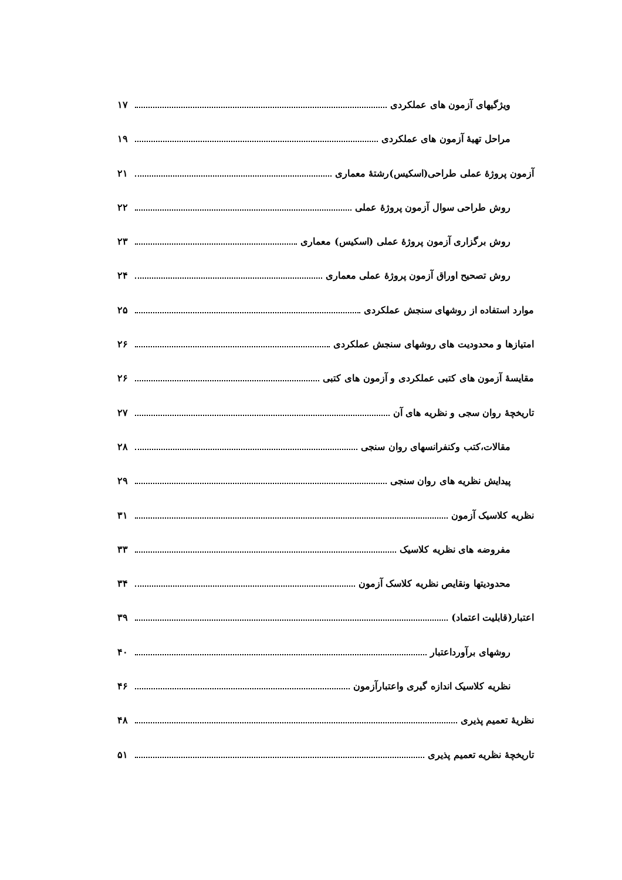ویژگیهای آزمون های عملکردی ۱۷
مراحل تهیهٔ آزمون های عملکردی ۱۹
آزمون پروژهٔ عملی طراحی(اسکیس)رشتهٔ معماری ۲۱
روش طراحی سوال آزمون پروژهٔ عملی ۲۲
روش برگزاری آزمون پروژهٔ عملی (اسکیس) معماری ۲۳
روش تصحیح اوراق آزمون پروژهٔ عملی معماری ۲۴
موارد استفاده از روشهای سنجش عملکردی ۲۵
امتیازها و محدودیت های روشهای سنجش عملکردی ۲۶
مقایسهٔ آزمون های کتبی عملکردی و آزمون های کتبی ۲۶
تاریخچهٔ روان سجی و نظریه های آن ۲۷
مقالات،کتب وکنفرانسهای روان سنجی ۲۸
پیدایش نظریه های روان سنجی ۲۹
نظریه کلاسیک آزمون ۳۱
مفروضه های نظریه کلاسیک ۳۳
محدودیتها ونقایص نظریه کلاسک آزمون ۳۴
اعتبار(قابلیت اعتماد) ۳۹
روشهای برآورداعتبار ۴۰
نظریه کلاسیک اندازه گیری واعتبارآزمون ۴۶
نظریهٔ تعمیم پذیری ۴۸
تاریخچهٔ نظریه تعمیم پذیری ۵۱